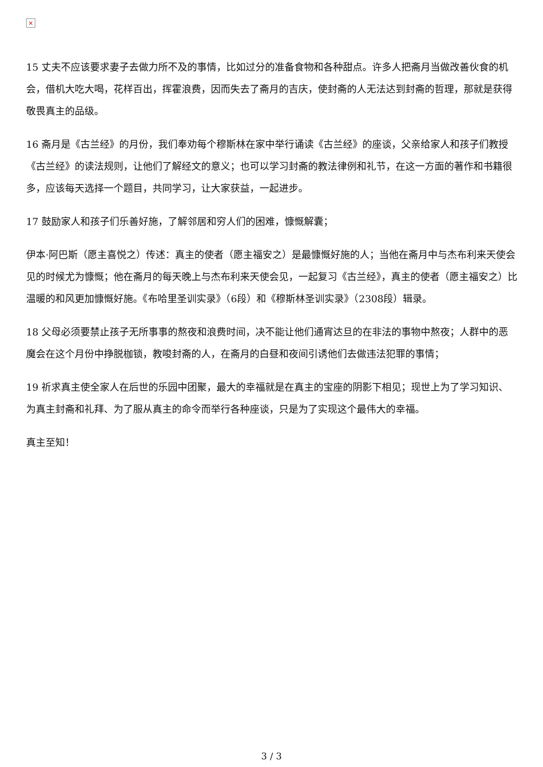×
15 丈夫不应该要求妻子去做力所不及的事情，比如过分的准备食物和各种甜点。许多人把斋月当做改善伙食的机会，借机大吃大喝，花样百出，挥霍浪费，因而失去了斋月的吉庆，使封斋的人无法达到封斋的哲理，那就是获得敬畏真主的品级。
16 斋月是《古兰经》的月份，我们奉劝每个穆斯林在家中举行诵读《古兰经》的座谈，父亲给家人和孩子们教授《古兰经》的读法规则，让他们了解经文的意义；也可以学习封斋的教法律例和礼节，在这一方面的著作和书籍很多，应该每天选择一个题目，共同学习，让大家获益，一起进步。
17 鼓励家人和孩子们乐善好施，了解邻居和穷人们的困难，慷慨解囊；
伊本·阿巴斯（愿主喜悦之）传述：真主的使者（愿主福安之）是最慷慨好施的人；当他在斋月中与杰布利来天使会见的时候尤为慷慨；他在斋月的每天晚上与杰布利来天使会见，一起复习《古兰经》，真主的使者（愿主福安之）比温暖的和风更加慷慨好施。《布哈里圣训实录》（6段）和《穆斯林圣训实录》（2308段）辑录。
18 父母必须要禁止孩子无所事事的熬夜和浪费时间，决不能让他们通宵达旦的在非法的事物中熬夜；人群中的恶魔会在这个月份中挣脱枷锁，教唆封斋的人，在斋月的白昼和夜间引诱他们去做违法犯罪的事情；
19 祈求真主使全家人在后世的乐园中团聚，最大的幸福就是在真主的宝座的阴影下相见；现世上为了学习知识、为真主封斋和礼拜、为了服从真主的命令而举行各种座谈，只是为了实现这个最伟大的幸福。
真主至知！
3 / 3